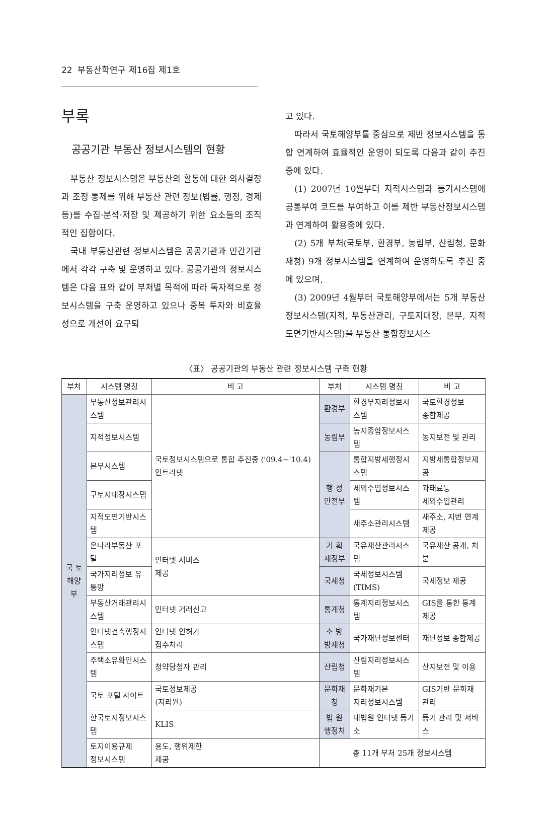22 부동산학연구 제16집 제1호
부록
공공기관 부동산 정보시스템의 현황
부동산 정보시스템은 부동산의 활동에 대한 의사결정과 조정 통제를 위해 부동산 관련 정보(법률, 행정, 경제 등)를 수집·분석·저장 및 제공하기 위한 요소들의 조직적인 집합이다.
국내 부동산관련 정보시스템은 공공기관과 민간기관에서 각각 구축 및 운영하고 있다. 공공기관의 정보시스템은 다음 표와 같이 부처별 목적에 따라 독자적으로 정보시스템을 구축 운영하고 있으나 중복 투자와 비효율성으로 개선이 요구되
고 있다.
따라서 국토해양부를 중심으로 제반 정보시스템을 통합 연계하여 효율적인 운영이 되도록 다음과 같이 추진중에 있다.
(1) 2007년 10월부터 지적시스템과 등기시스템에 공통부여 코드를 부여하고 이를 제반 부동산정보시스템과 연계하여 활용중에 있다.
(2) 5개 부처(국토부, 환경부, 농림부, 산림청, 문화재청) 9개 정보시스템을 연계하여 운영하도록 추진 중에 있으며,
(3) 2009년 4월부터 국토해양부에서는 5개 부동산정보시스템(지적, 부동산관리, 구토지대장, 본부, 지적도면기반시스템)을 부동산 통합정보시스
〈표〉 공공기관의 부동산 관련 정보시스템 구축 현황
| 부처 | 시스템 명칭 | 비 고 | 부처 | 시스템 명칭 | 비 고 |
| --- | --- | --- | --- | --- | --- |
| 국 토 해양부 | 부동산정보관리시스템 | 국토정보시스템으로 통합 추진중 ('09.4~'10.4) 인트라넷 | 환경부 | 환경부지리정보시스템 | 국토환경정보 종합제공 |
| | 지적정보시스템 | | 농림부 | 농지종합정보시스템 | 농지보전 및 관리 |
| | 본부시스템 | | 행 정 안전부 | 통합지방세행정시스템 | 지방세통합정보제공 |
| | 구토지대장시스템 | | | 세외수입정보시스템 | 과태료등 세외수입관리 |
| | 지적도면기반시스템 | | | 새주소관리시스템 | 새주소, 지번 연계제공 |
| | 온나라부동산 포털 | 인터넷 서비스 제공 | 기 획 재정부 | 국유재산관리시스템 | 국유재산 공개, 처분 |
| | 국가지리정보 유통망 | | 국세청 | 국세정보시스템 (TIMS) | 국세정보 제공 |
| | 부동산거래관리시스템 | 인터넷 거래신고 | 통계청 | 통계지리정보시스템 | GIS를 통한 통계제공 |
| | 인터넷건축행정시스템 | 인터넷 인허가 접수처리 | 소 방 방재청 | 국가재난정보센터 | 재난정보 종합제공 |
| | 주택소유확인시스템 | 청약당첨자 관리 | 산림청 | 산림지리정보시스템 | 산지보전 및 이용 |
| | 국토 포털 사이트 | 국토정보제공 (지리원) | 문화재청 | 문화재기본 지리정보시스템 | GIS기반 문화재 관리 |
| | 한국토지정보시스템 | KLIS | 법 원 행정처 | 대법원 인터넷 등기소 | 등기 관리 및 서비스 |
| | 토지이용규제 정보시스템 | 용도, 행위제한 제공 | 총 11개 부처 25개 정보시스템 | | |